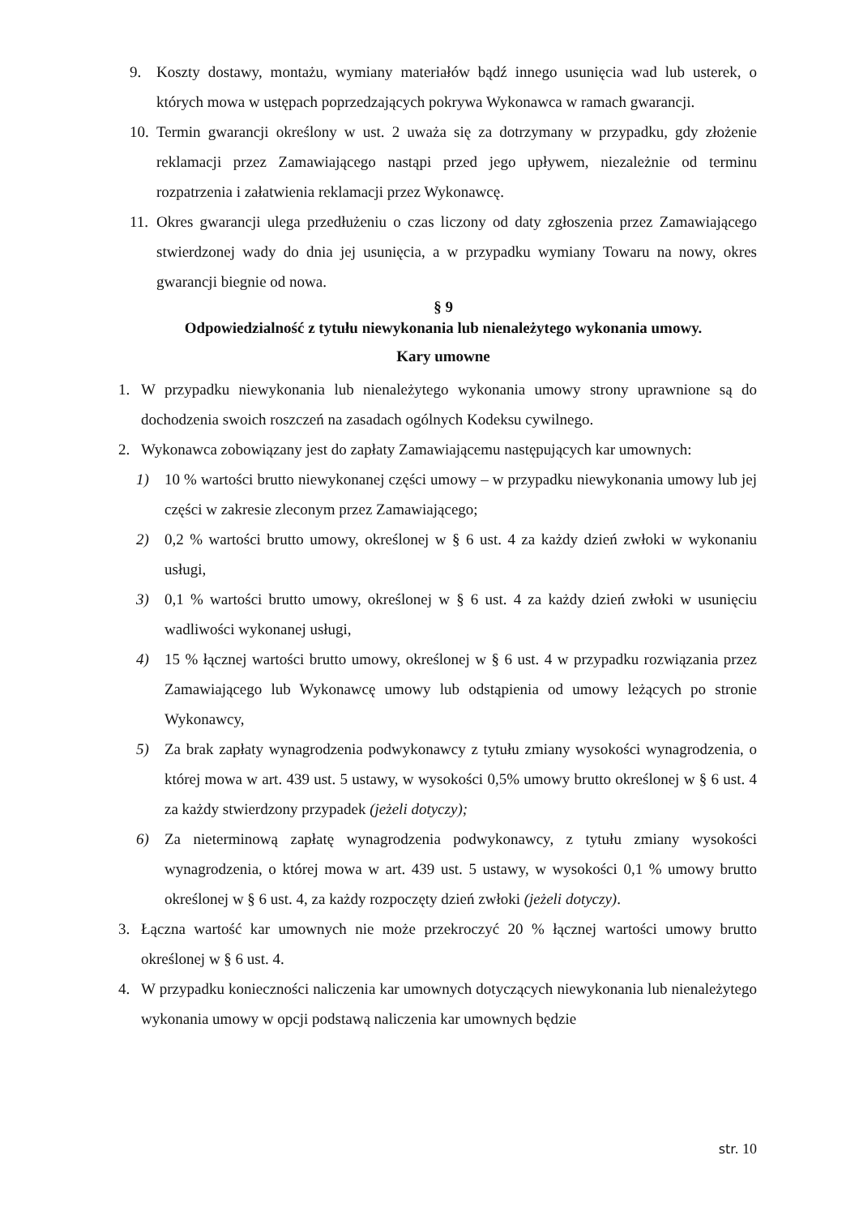9. Koszty dostawy, montażu, wymiany materiałów bądź innego usunięcia wad lub usterek, o których mowa w ustępach poprzedzających pokrywa Wykonawca w ramach gwarancji.
10. Termin gwarancji określony w ust. 2 uważa się za dotrzymany w przypadku, gdy złożenie reklamacji przez Zamawiającego nastąpi przed jego upływem, niezależnie od terminu rozpatrzenia i załatwienia reklamacji przez Wykonawcę.
11. Okres gwarancji ulega przedłużeniu o czas liczony od daty zgłoszenia przez Zamawiającego stwierdzonej wady do dnia jej usunięcia, a w przypadku wymiany Towaru na nowy, okres gwarancji biegnie od nowa.
§ 9
Odpowiedzialność z tytułu niewykonania lub nienależytego wykonania umowy.
Kary umowne
1. W przypadku niewykonania lub nienależytego wykonania umowy strony uprawnione są do dochodzenia swoich roszczeń na zasadach ogólnych Kodeksu cywilnego.
2. Wykonawca zobowiązany jest do zapłaty Zamawiającemu następujących kar umownych:
1) 10 % wartości brutto niewykonanej części umowy – w przypadku niewykonania umowy lub jej części w zakresie zleconym przez Zamawiającego;
2) 0,2 % wartości brutto umowy, określonej w § 6 ust. 4 za każdy dzień zwłoki w wykonaniu usługi,
3) 0,1 % wartości brutto umowy, określonej w § 6 ust. 4 za każdy dzień zwłoki w usunięciu wadliwości wykonanej usługi,
4) 15 % łącznej wartości brutto umowy, określonej w § 6 ust. 4 w przypadku rozwiązania przez Zamawiającego lub Wykonawcę umowy lub odstąpienia od umowy leżących po stronie Wykonawcy,
5) Za brak zapłaty wynagrodzenia podwykonawcy z tytułu zmiany wysokości wynagrodzenia, o której mowa w art. 439 ust. 5 ustawy, w wysokości 0,5% umowy brutto określonej w § 6 ust. 4 za każdy stwierdzony przypadek (jeżeli dotyczy);
6) Za nieterminową zapłatę wynagrodzenia podwykonawcy, z tytułu zmiany wysokości wynagrodzenia, o której mowa w art. 439 ust. 5 ustawy, w wysokości 0,1 % umowy brutto określonej w § 6 ust. 4, za każdy rozpoczęty dzień zwłoki (jeżeli dotyczy).
3. Łączna wartość kar umownych nie może przekroczyć 20 % łącznej wartości umowy brutto określonej w § 6 ust. 4.
4. W przypadku konieczności naliczenia kar umownych dotyczących niewykonania lub nienależytego wykonania umowy w opcji podstawą naliczenia kar umownych będzie
str. 10